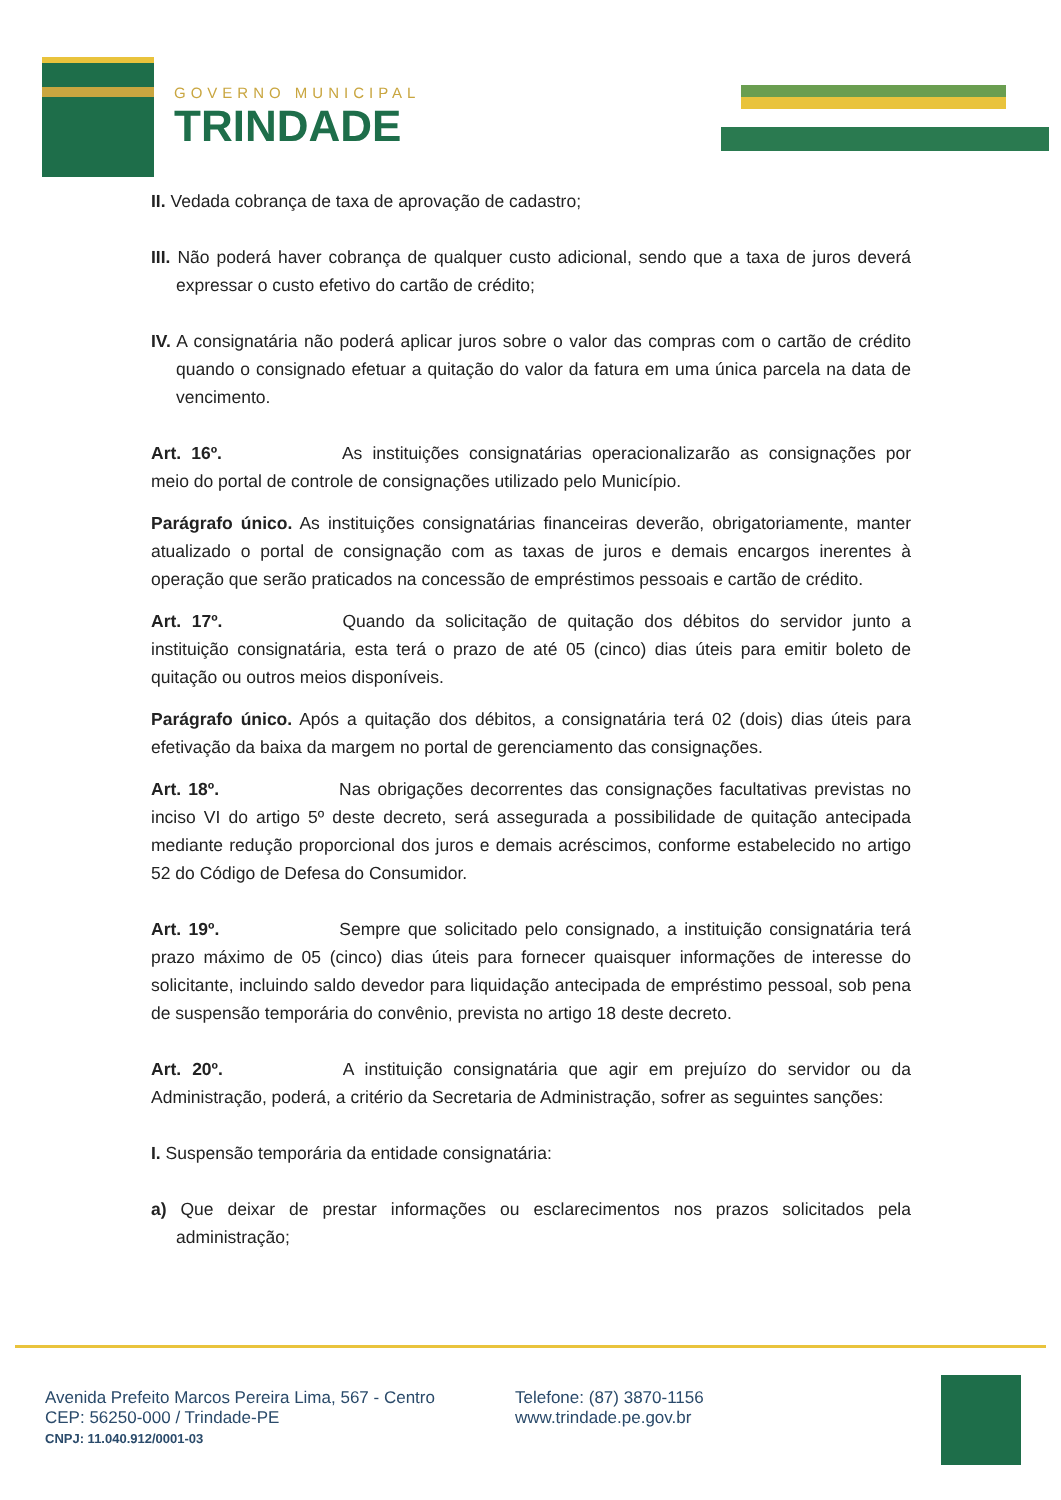GOVERNO MUNICIPAL
TRINDADE
II. Vedada cobrança de taxa de aprovação de cadastro;
III. Não poderá haver cobrança de qualquer custo adicional, sendo que a taxa de juros deverá expressar o custo efetivo do cartão de crédito;
IV. A consignatária não poderá aplicar juros sobre o valor das compras com o cartão de crédito quando o consignado efetuar a quitação do valor da fatura em uma única parcela na data de vencimento.
Art. 16º. As instituições consignatárias operacionalizarão as consignações por meio do portal de controle de consignações utilizado pelo Município.
Parágrafo único. As instituições consignatárias financeiras deverão, obrigatoriamente, manter atualizado o portal de consignação com as taxas de juros e demais encargos inerentes à operação que serão praticados na concessão de empréstimos pessoais e cartão de crédito.
Art. 17º. Quando da solicitação de quitação dos débitos do servidor junto a instituição consignatária, esta terá o prazo de até 05 (cinco) dias úteis para emitir boleto de quitação ou outros meios disponíveis.
Parágrafo único. Após a quitação dos débitos, a consignatária terá 02 (dois) dias úteis para efetivação da baixa da margem no portal de gerenciamento das consignações.
Art. 18º. Nas obrigações decorrentes das consignações facultativas previstas no inciso VI do artigo 5º deste decreto, será assegurada a possibilidade de quitação antecipada mediante redução proporcional dos juros e demais acréscimos, conforme estabelecido no artigo 52 do Código de Defesa do Consumidor.
Art. 19º. Sempre que solicitado pelo consignado, a instituição consignatária terá prazo máximo de 05 (cinco) dias úteis para fornecer quaisquer informações de interesse do solicitante, incluindo saldo devedor para liquidação antecipada de empréstimo pessoal, sob pena de suspensão temporária do convênio, prevista no artigo 18 deste decreto.
Art. 20º. A instituição consignatária que agir em prejuízo do servidor ou da Administração, poderá, a critério da Secretaria de Administração, sofrer as seguintes sanções:
I. Suspensão temporária da entidade consignatária:
a) Que deixar de prestar informações ou esclarecimentos nos prazos solicitados pela administração;
Avenida Prefeito Marcos Pereira Lima, 567 - Centro
CEP: 56250-000 / Trindade-PE
CNPJ: 11.040.912/0001-03
Telefone: (87) 3870-1156
www.trindade.pe.gov.br